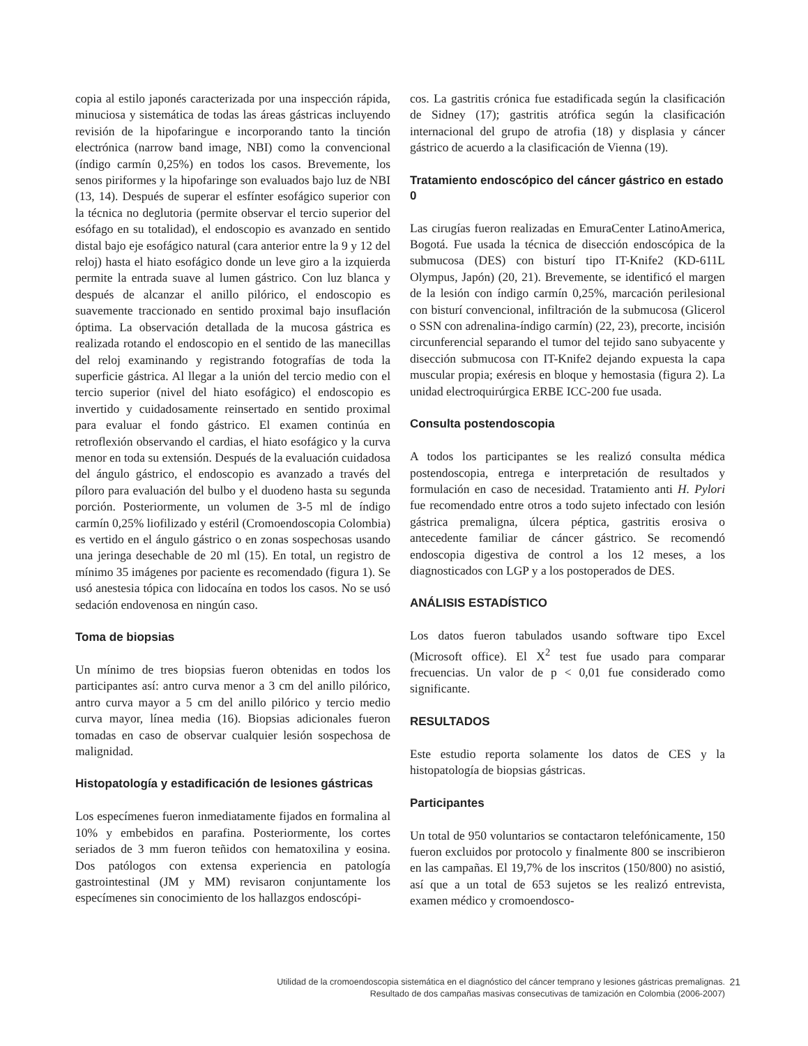copia al estilo japonés caracterizada por una inspección rápida, minuciosa y sistemática de todas las áreas gástricas incluyendo revisión de la hipofaringue e incorporando tanto la tinción electrónica (narrow band image, NBI) como la convencional (índigo carmín 0,25%) en todos los casos. Brevemente, los senos piriformes y la hipofaringe son evaluados bajo luz de NBI (13, 14). Después de superar el esfínter esofágico superior con la técnica no deglutoria (permite observar el tercio superior del esófago en su totalidad), el endoscopio es avanzado en sentido distal bajo eje esofágico natural (cara anterior entre la 9 y 12 del reloj) hasta el hiato esofágico donde un leve giro a la izquierda permite la entrada suave al lumen gástrico. Con luz blanca y después de alcanzar el anillo pilórico, el endoscopio es suavemente traccionado en sentido proximal bajo insuflación óptima. La observación detallada de la mucosa gástrica es realizada rotando el endoscopio en el sentido de las manecillas del reloj examinando y registrando fotografías de toda la superficie gástrica. Al llegar a la unión del tercio medio con el tercio superior (nivel del hiato esofágico) el endoscopio es invertido y cuidadosamente reinsertado en sentido proximal para evaluar el fondo gástrico. El examen continúa en retroflexión observando el cardias, el hiato esofágico y la curva menor en toda su extensión. Después de la evaluación cuidadosa del ángulo gástrico, el endoscopio es avanzado a través del píloro para evaluación del bulbo y el duodeno hasta su segunda porción. Posteriormente, un volumen de 3-5 ml de índigo carmín 0,25% liofilizado y estéril (Cromoendoscopia Colombia) es vertido en el ángulo gástrico o en zonas sospechosas usando una jeringa desechable de 20 ml (15). En total, un registro de mínimo 35 imágenes por paciente es recomendado (figura 1). Se usó anestesia tópica con lidocaína en todos los casos. No se usó sedación endovenosa en ningún caso.
Toma de biopsias
Un mínimo de tres biopsias fueron obtenidas en todos los participantes así: antro curva menor a 3 cm del anillo pilórico, antro curva mayor a 5 cm del anillo pilórico y tercio medio curva mayor, línea media (16). Biopsias adicionales fueron tomadas en caso de observar cualquier lesión sospechosa de malignidad.
Histopatología y estadificación de lesiones gástricas
Los especímenes fueron inmediatamente fijados en formalina al 10% y embebidos en parafina. Posteriormente, los cortes seriados de 3 mm fueron teñidos con hematoxilina y eosina. Dos patólogos con extensa experiencia en patología gastrointestinal (JM y MM) revisaron conjuntamente los especímenes sin conocimiento de los hallazgos endoscópi-
cos. La gastritis crónica fue estadificada según la clasificación de Sidney (17); gastritis atrófica según la clasificación internacional del grupo de atrofia (18) y displasia y cáncer gástrico de acuerdo a la clasificación de Vienna (19).
Tratamiento endoscópico del cáncer gástrico en estado 0
Las cirugías fueron realizadas en EmuraCenter LatinoAmerica, Bogotá. Fue usada la técnica de disección endoscópica de la submucosa (DES) con bisturí tipo IT-Knife2 (KD-611L Olympus, Japón) (20, 21). Brevemente, se identificó el margen de la lesión con índigo carmín 0,25%, marcación perilesional con bisturí convencional, infiltración de la submucosa (Glicerol o SSN con adrenalina-índigo carmín) (22, 23), precorte, incisión circunferencial separando el tumor del tejido sano subyacente y disección submucosa con IT-Knife2 dejando expuesta la capa muscular propia; exéresis en bloque y hemostasia (figura 2). La unidad electroquirúrgica ERBE ICC-200 fue usada.
Consulta postendoscopia
A todos los participantes se les realizó consulta médica postendoscopia, entrega e interpretación de resultados y formulación en caso de necesidad. Tratamiento anti H. Pylori fue recomendado entre otros a todo sujeto infectado con lesión gástrica premaligna, úlcera péptica, gastritis erosiva o antecedente familiar de cáncer gástrico. Se recomendó endoscopia digestiva de control a los 12 meses, a los diagnosticados con LGP y a los postoperados de DES.
ANÁLISIS ESTADÍSTICO
Los datos fueron tabulados usando software tipo Excel (Microsoft office). El X<sup>2</sup> test fue usado para comparar frecuencias. Un valor de p < 0,01 fue considerado como significante.
RESULTADOS
Este estudio reporta solamente los datos de CES y la histopatología de biopsias gástricas.
Participantes
Un total de 950 voluntarios se contactaron telefónicamente, 150 fueron excluidos por protocolo y finalmente 800 se inscribieron en las campañas. El 19,7% de los inscritos (150/800) no asistió, así que a un total de 653 sujetos se les realizó entrevista, examen médico y cromoendosco-
Utilidad de la cromoendoscopia sistemática en el diagnóstico del cáncer temprano y lesiones gástricas premalignas.
Resultado de dos campañas masivas consecutivas de tamización en Colombia (2006-2007)
21